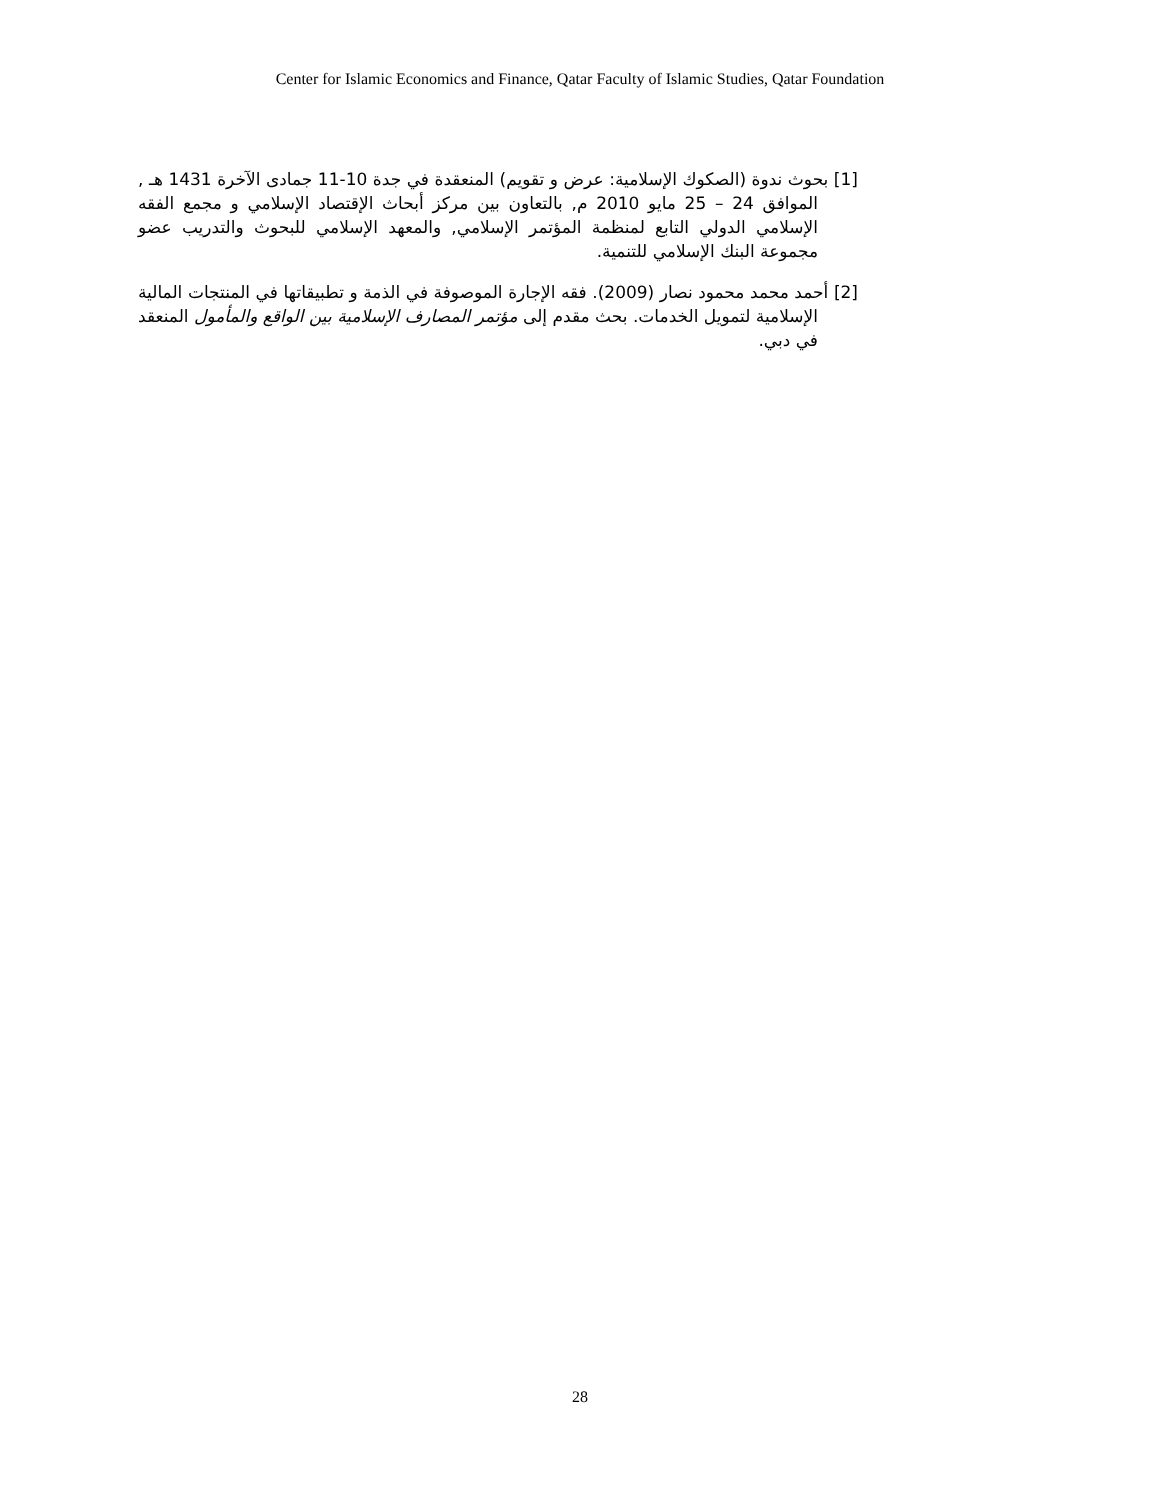Center for Islamic Economics and Finance, Qatar Faculty of Islamic Studies, Qatar Foundation
[1] بحوث ندوة (الصكوك الإسلامية: عرض و تقويم) المنعقدة في جدة 10-11 جمادى الآخرة 1431 هـ , الموافق 24 – 25 مايو 2010 م, بالتعاون بين مركز أبحاث الإقتصاد الإسلامي و مجمع الفقه الإسلامي الدولي التابع لمنظمة المؤتمر الإسلامي, والمعهد الإسلامي للبحوث والتدريب عضو مجموعة البنك الإسلامي للتنمية.
[2] أحمد محمد محمود نصار (2009). فقه الإجارة الموصوفة في الذمة و تطبيقاتها في المنتجات المالية الإسلامية لتمويل الخدمات. بحث مقدم إلى مؤتمر المصارف الإسلامية بين الواقع والمأمول المنعقد في دبي.
28